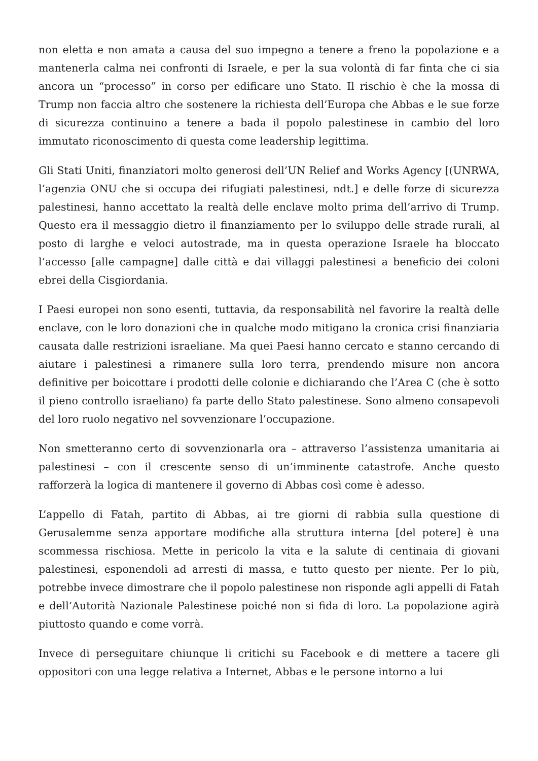non eletta e non amata a causa del suo impegno a tenere a freno la popolazione e a mantenerla calma nei confronti di Israele, e per la sua volontà di far finta che ci sia ancora un “processo” in corso per edificare uno Stato. Il rischio è che la mossa di Trump non faccia altro che sostenere la richiesta dell’Europa che Abbas e le sue forze di sicurezza continuino a tenere a bada il popolo palestinese in cambio del loro immutato riconoscimento di questa come leadership legittima.
Gli Stati Uniti, finanziatori molto generosi dell’UN Relief and Works Agency [(UNRWA, l’agenzia ONU che si occupa dei rifugiati palestinesi, ndt.] e delle forze di sicurezza palestinesi, hanno accettato la realtà delle enclave molto prima dell’arrivo di Trump. Questo era il messaggio dietro il finanziamento per lo sviluppo delle strade rurali, al posto di larghe e veloci autostrade, ma in questa operazione Israele ha bloccato l’accesso [alle campagne] dalle città e dai villaggi palestinesi a beneficio dei coloni ebrei della Cisgiordania.
I Paesi europei non sono esenti, tuttavia, da responsabilità nel favorire la realtà delle enclave, con le loro donazioni che in qualche modo mitigano la cronica crisi finanziaria causata dalle restrizioni israeliane. Ma quei Paesi hanno cercato e stanno cercando di aiutare i palestinesi a rimanere sulla loro terra, prendendo misure non ancora definitive per boicottare i prodotti delle colonie e dichiarando che l’Area C (che è sotto il pieno controllo israeliano) fa parte dello Stato palestinese. Sono almeno consapevoli del loro ruolo negativo nel sovvenzionare l’occupazione.
Non smetteranno certo di sovvenzionarla ora – attraverso l’assistenza umanitaria ai palestinesi – con il crescente senso di un’imminente catastrofe. Anche questo rafforzerà la logica di mantenere il governo di Abbas così come è adesso.
L’appello di Fatah, partito di Abbas, ai tre giorni di rabbia sulla questione di Gerusalemme senza apportare modifiche alla struttura interna [del potere] è una scommessa rischiosa. Mette in pericolo la vita e la salute di centinaia di giovani palestinesi, esponendoli ad arresti di massa, e tutto questo per niente. Per lo più, potrebbe invece dimostrare che il popolo palestinese non risponde agli appelli di Fatah e dell’Autorità Nazionale Palestinese poiché non si fida di loro. La popolazione agirà piuttosto quando e come vorrà.
Invece di perseguitare chiunque li critichi su Facebook e di mettere a tacere gli oppositori con una legge relativa a Internet, Abbas e le persone intorno a lui